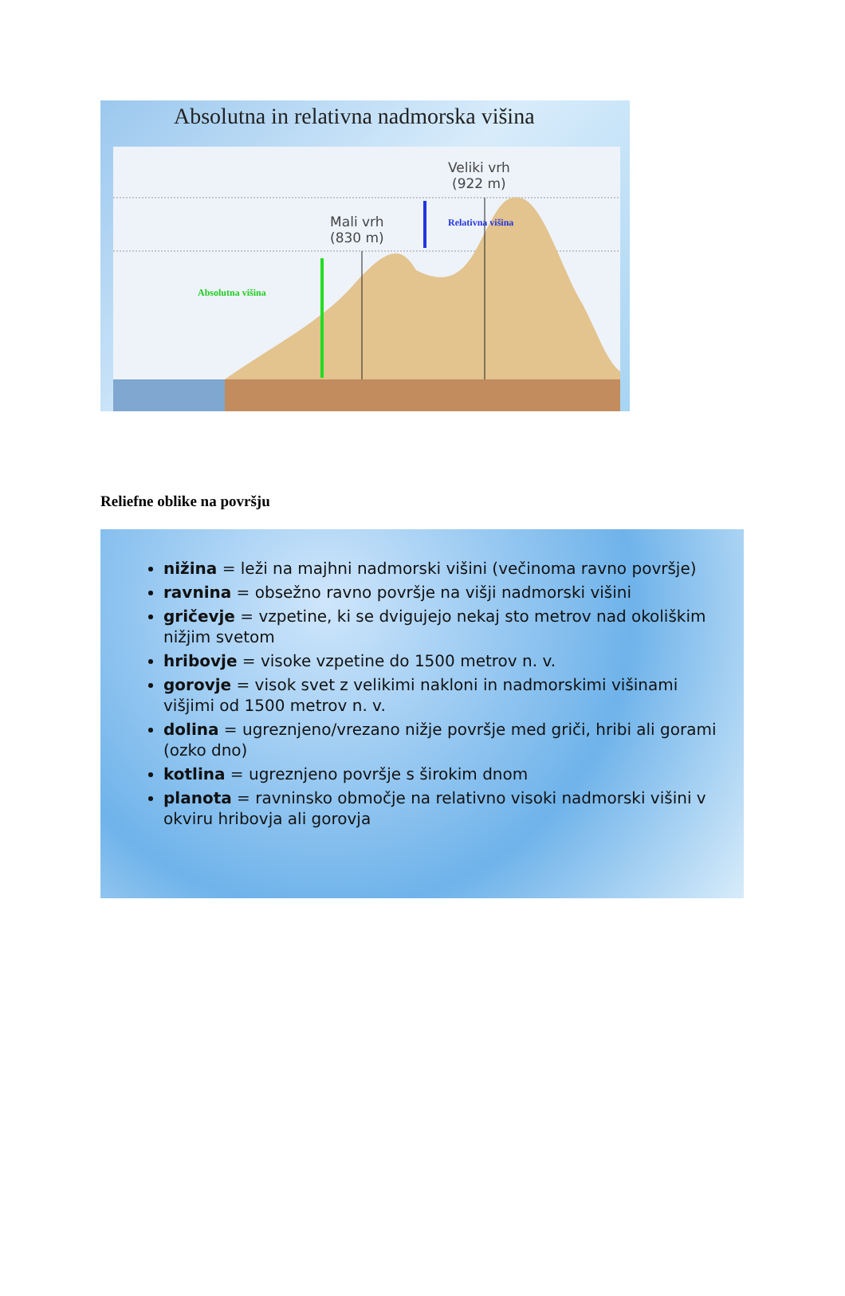Absolutna in relativna nadmorska višina
Veliki vrh
(922 m)
Mali vrh
(830 m)
Relativna višina
Absolutna višina
Reliefne oblike na površju
nižina = leži na majhni nadmorski višini (večinoma ravno površje)
ravnina = obsežno ravno površje na višji nadmorski višini
gričevje = vzpetine, ki se dvigujejo nekaj sto metrov nad okoliškim nižjim svetom
hribovje = visoke vzpetine do 1500 metrov n. v.
gorovje = visok svet z velikimi nakloni in nadmorskimi višinami višjimi od 1500 metrov n. v.
dolina = ugreznjeno/vrezano nižje površje med griči, hribi ali gorami (ozko dno)
kotlina = ugreznjeno površje s širokim dnom
planota = ravninsko območje na relativno visoki nadmorski višini v okviru hribovja ali gorovja